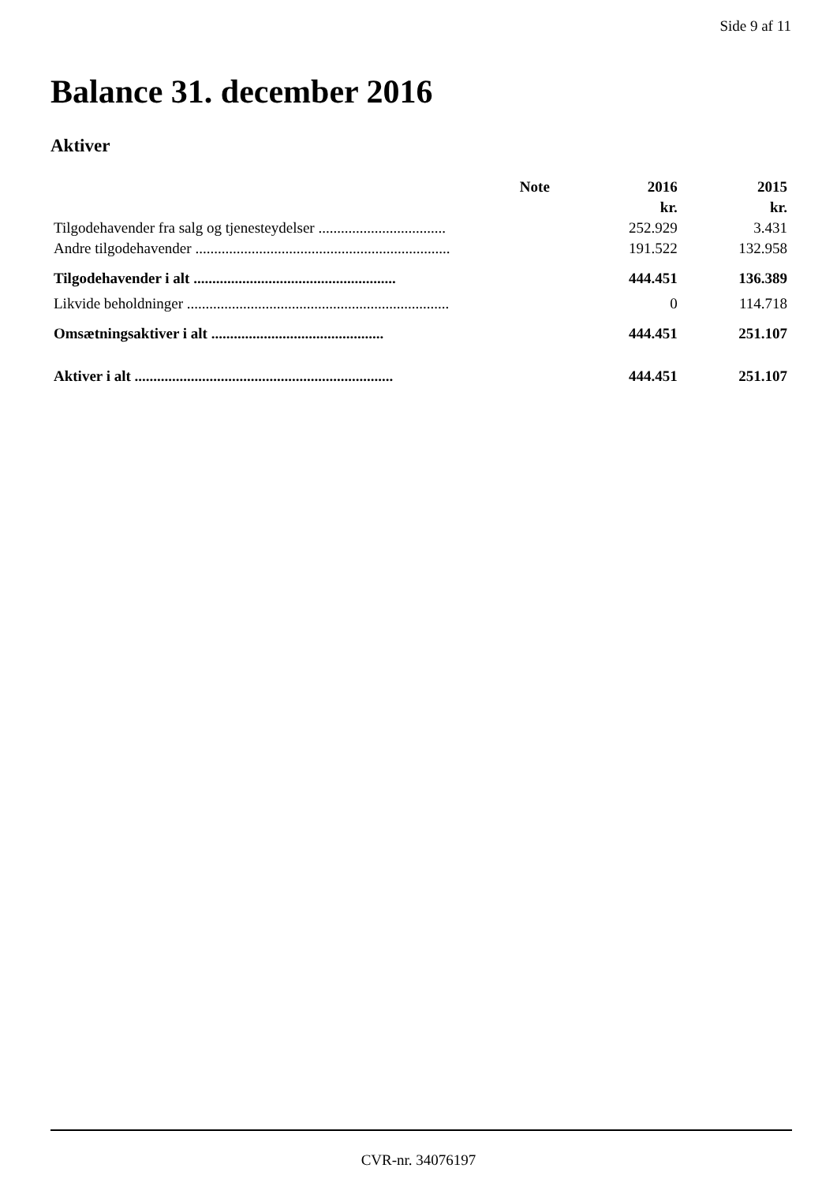Side 9 af 11
Balance 31. december 2016
Aktiver
| | Note | 2016 | 2015 |
| --- | --- | --- | --- |
| | | kr. | kr. |
| Tilgodehavender fra salg og tjenesteydelser .................................. | | 252.929 | 3.431 |
| Andre tilgodehavender .................................................................... | | 191.522 | 132.958 |
| Tilgodehavender i alt ...................................................... | | 444.451 | 136.389 |
| Likvide beholdninger ...................................................................... | | 0 | 114.718 |
| Omsætningsaktiver i alt .............................................. | | 444.451 | 251.107 |
| Aktiver i alt ..................................................................... | | 444.451 | 251.107 |
CVR-nr. 34076197